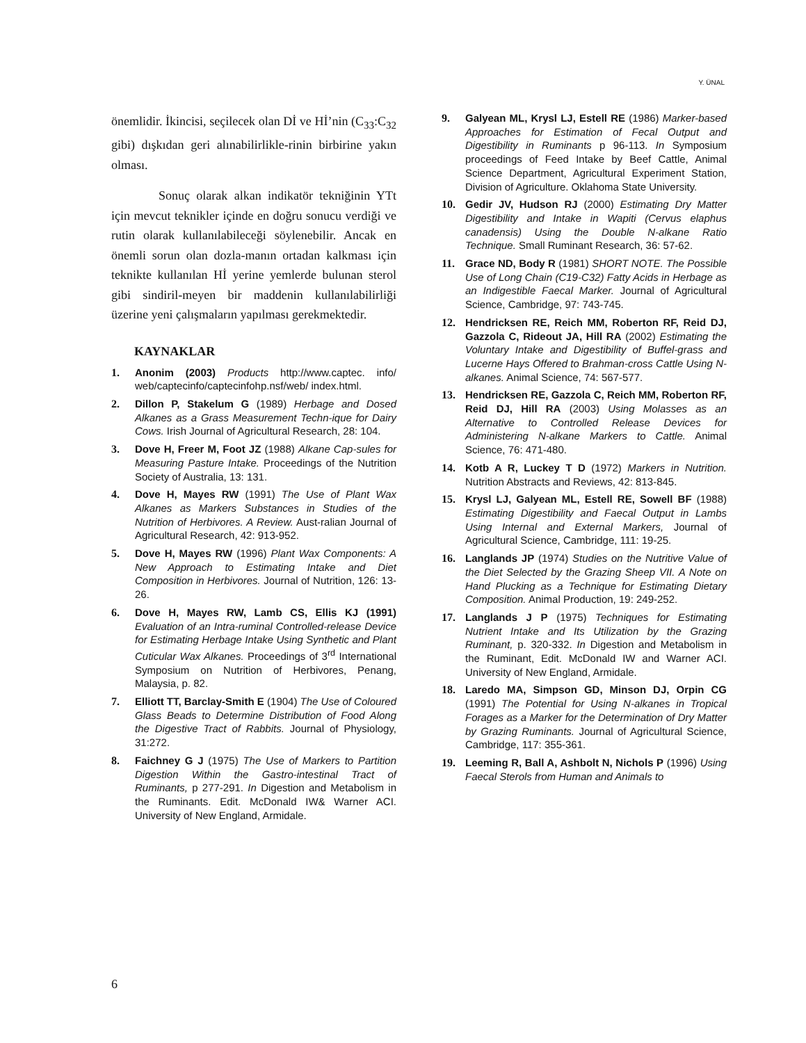Y. ÜNAL
önemlidir. İkincisi, seçilecek olan Dİ ve Hİ’nin (C<sub>33</sub>:C<sub>32</sub> gibi) dışkıdan geri alınabilirlikle-rinin birbirine yakın olması.
Sonuç olarak alkan indikatör tekniğinin YTt için mevcut teknikler içinde en doğru sonucu verdiği ve rutin olarak kullanılabileceği söylenebilir. Ancak en önemli sorun olan dozla-manın ortadan kalkması için teknikte kullanılan Hİ yerine yemlerde bulunan sterol gibi sindiril-meyen bir maddenin kullanılabilirliği üzerine yeni çalışmaların yapılması gerekmektedir.
KAYNAKLAR
1. Anonim (2003) Products http://www.captec. info/ web/captecinfo/captecinfohp.nsf/web/ index.html.
2. Dillon P, Stakelum G (1989) Herbage and Dosed Alkanes as a Grass Measurement Techn-ique for Dairy Cows. Irish Journal of Agricultural Research, 28: 104.
3. Dove H, Freer M, Foot JZ (1988) Alkane Cap-sules for Measuring Pasture Intake. Proceedings of the Nutrition Society of Australia, 13: 131.
4. Dove H, Mayes RW (1991) The Use of Plant Wax Alkanes as Markers Substances in Studies of the Nutrition of Herbivores. A Review. Aust-ralian Journal of Agricultural Research, 42: 913-952.
5. Dove H, Mayes RW (1996) Plant Wax Components: A New Approach to Estimating Intake and Diet Composition in Herbivores. Journal of Nutrition, 126: 13-26.
6. Dove H, Mayes RW, Lamb CS, Ellis KJ (1991) Evaluation of an Intra-ruminal Controlled-release Device for Estimating Herbage Intake Using Synthetic and Plant Cuticular Wax Alkanes. Proceedings of 3<sup>rd</sup> International Symposium on Nutrition of Herbivores, Penang, Malaysia, p. 82.
7. Elliott TT, Barclay-Smith E (1904) The Use of Coloured Glass Beads to Determine Distribution of Food Along the Digestive Tract of Rabbits. Journal of Physiology, 31:272.
8. Faichney G J (1975) The Use of Markers to Partition Digestion Within the Gastro-intestinal Tract of Ruminants, p 277-291. In Digestion and Metabolism in the Ruminants. Edit. McDonald IW& Warner ACI. University of New England, Armidale.
9. Galyean ML, Krysl LJ, Estell RE (1986) Marker-based Approaches for Estimation of Fecal Output and Digestibility in Ruminants p 96-113. In Symposium proceedings of Feed Intake by Beef Cattle, Animal Science Department, Agricultural Experiment Station, Division of Agriculture. Oklahoma State University.
10. Gedir JV, Hudson RJ (2000) Estimating Dry Matter Digestibility and Intake in Wapiti (Cervus elaphus canadensis) Using the Double N-alkane Ratio Technique. Small Ruminant Research, 36: 57-62.
11. Grace ND, Body R (1981) SHORT NOTE. The Possible Use of Long Chain (C19-C32) Fatty Acids in Herbage as an Indigestible Faecal Marker. Journal of Agricultural Science, Cambridge, 97: 743-745.
12. Hendricksen RE, Reich MM, Roberton RF, Reid DJ, Gazzola C, Rideout JA, Hill RA (2002) Estimating the Voluntary Intake and Digestibility of Buffel-grass and Lucerne Hays Offered to Brahman-cross Cattle Using N-alkanes. Animal Science, 74: 567-577.
13. Hendricksen RE, Gazzola C, Reich MM, Roberton RF, Reid DJ, Hill RA (2003) Using Molasses as an Alternative to Controlled Release Devices for Administering N-alkane Markers to Cattle. Animal Science, 76: 471-480.
14. Kotb A R, Luckey T D (1972) Markers in Nutrition. Nutrition Abstracts and Reviews, 42: 813-845.
15. Krysl LJ, Galyean ML, Estell RE, Sowell BF (1988) Estimating Digestibility and Faecal Output in Lambs Using Internal and External Markers, Journal of Agricultural Science, Cambridge, 111: 19-25.
16. Langlands JP (1974) Studies on the Nutritive Value of the Diet Selected by the Grazing Sheep VII. A Note on Hand Plucking as a Technique for Estimating Dietary Composition. Animal Production, 19: 249-252.
17. Langlands J P (1975) Techniques for Estimating Nutrient Intake and Its Utilization by the Grazing Ruminant, p. 320-332. In Digestion and Metabolism in the Ruminant, Edit. McDonald IW and Warner ACI. University of New England, Armidale.
18. Laredo MA, Simpson GD, Minson DJ, Orpin CG (1991) The Potential for Using N-alkanes in Tropical Forages as a Marker for the Determination of Dry Matter by Grazing Ruminants. Journal of Agricultural Science, Cambridge, 117: 355-361.
19. Leeming R, Ball A, Ashbolt N, Nichols P (1996) Using Faecal Sterols from Human and Animals to
6